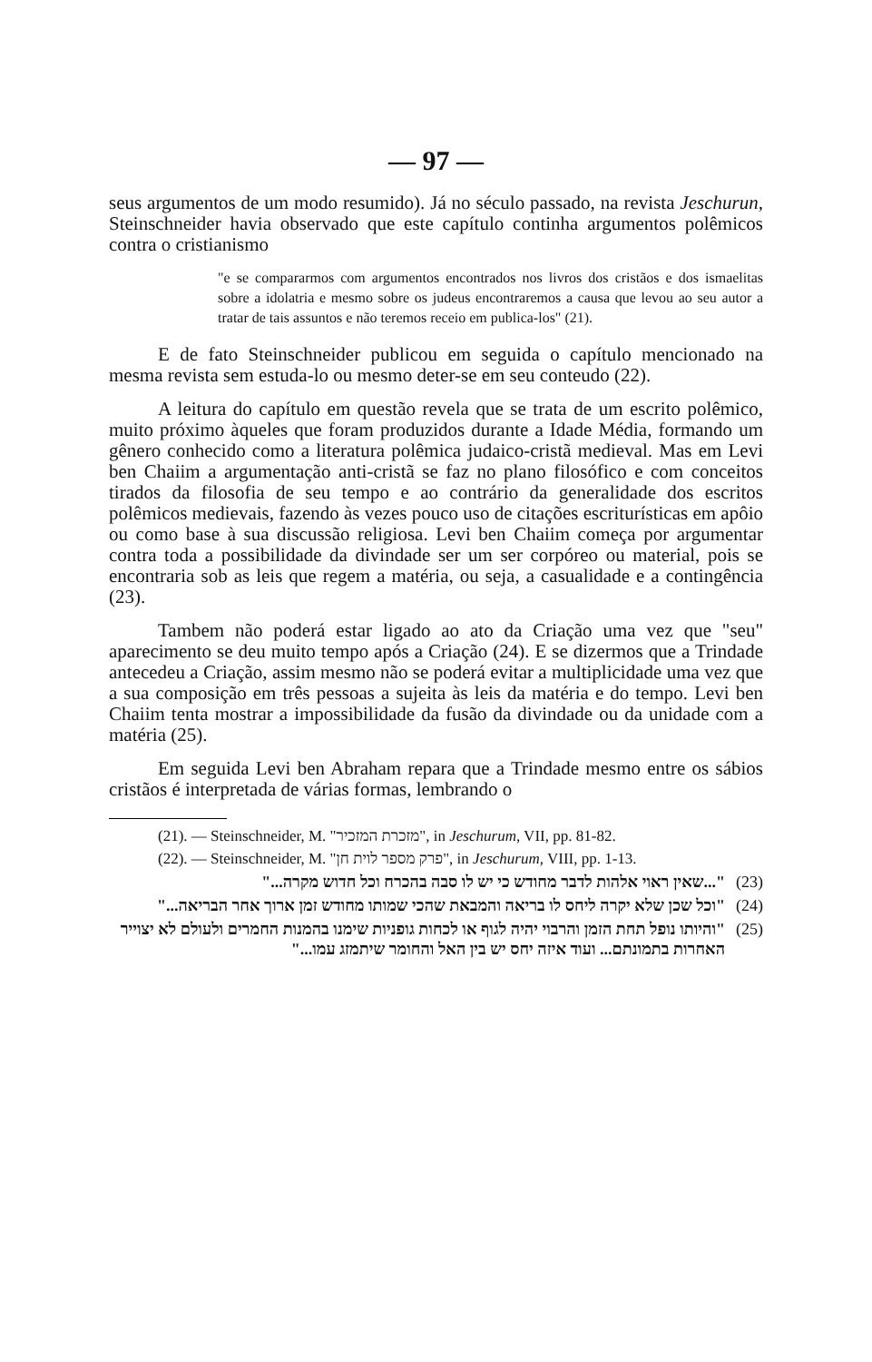— 97 —
seus argumentos de um modo resumido). Já no século passado, na revista Jeschurun, Steinschneider havia observado que este capítulo continha argumentos polêmicos contra o cristianismo
"e se compararmos com argumentos encontrados nos livros dos cristãos e dos ismaelitas sobre a idolatria e mesmo sobre os judeus encontraremos a causa que levou ao seu autor a tratar de tais assuntos e não teremos receio em publica-los" (21).
E de fato Steinschneider publicou em seguida o capítulo mencionado na mesma revista sem estuda-lo ou mesmo deter-se em seu conteudo (22).
A leitura do capítulo em questão revela que se trata de um escrito polêmico, muito próximo àqueles que foram produzidos durante a Idade Média, formando um gênero conhecido como a literatura polêmica judaico-cristã medieval. Mas em Levi ben Chaiim a argumentação anti-cristã se faz no plano filosófico e com conceitos tirados da filosofia de seu tempo e ao contrário da generalidade dos escritos polêmicos medievais, fazendo às vezes pouco uso de citações escriturísticas em apôio ou como base à sua discussão religiosa. Levi ben Chaiim começa por argumentar contra toda a possibilidade da divindade ser um ser corpóreo ou material, pois se encontraria sob as leis que regem a matéria, ou seja, a casualidade e a contingência (23).
Tambem não poderá estar ligado ao ato da Criação uma vez que "seu" aparecimento se deu muito tempo após a Criação (24). E se dizermos que a Trindade antecedeu a Criação, assim mesmo não se poderá evitar a multiplicidade uma vez que a sua composição em três pessoas a sujeita às leis da matéria e do tempo. Levi ben Chaiim tenta mostrar a impossibilidade da fusão da divindade ou da unidade com a matéria (25).
Em seguida Levi ben Abraham repara que a Trindade mesmo entre os sábios cristãos é interpretada de várias formas, lembrando o
(21). — Steinschneider, M. "מזכרת המזכיר", in Jeschurum, VII, pp. 81-82.
(22). — Steinschneider, M. "פרק מספר לוית חן", in Jeschurum, VIII, pp. 1-13.
"...שאין ראוי אלהות לדבר מחודש כי יש לו סבה בהכרח וכל חדוש מקרה..." (23)
"וכל שכן שלא יקרה ליחס לו בריאה והמבאת שהכי שמותו מחודש זמן ארוך אחר הבריאה..." (24)
"והיותו נופל תחת הזמן והרבוי יהיה לגוף או לכחות גופניות שימנו בהמנות החמרים ולעולם לא יצוייר האחרות בתמונתם... ועוד איזה יחס יש בין האל והחומר שיתמזג עמו..." (25)